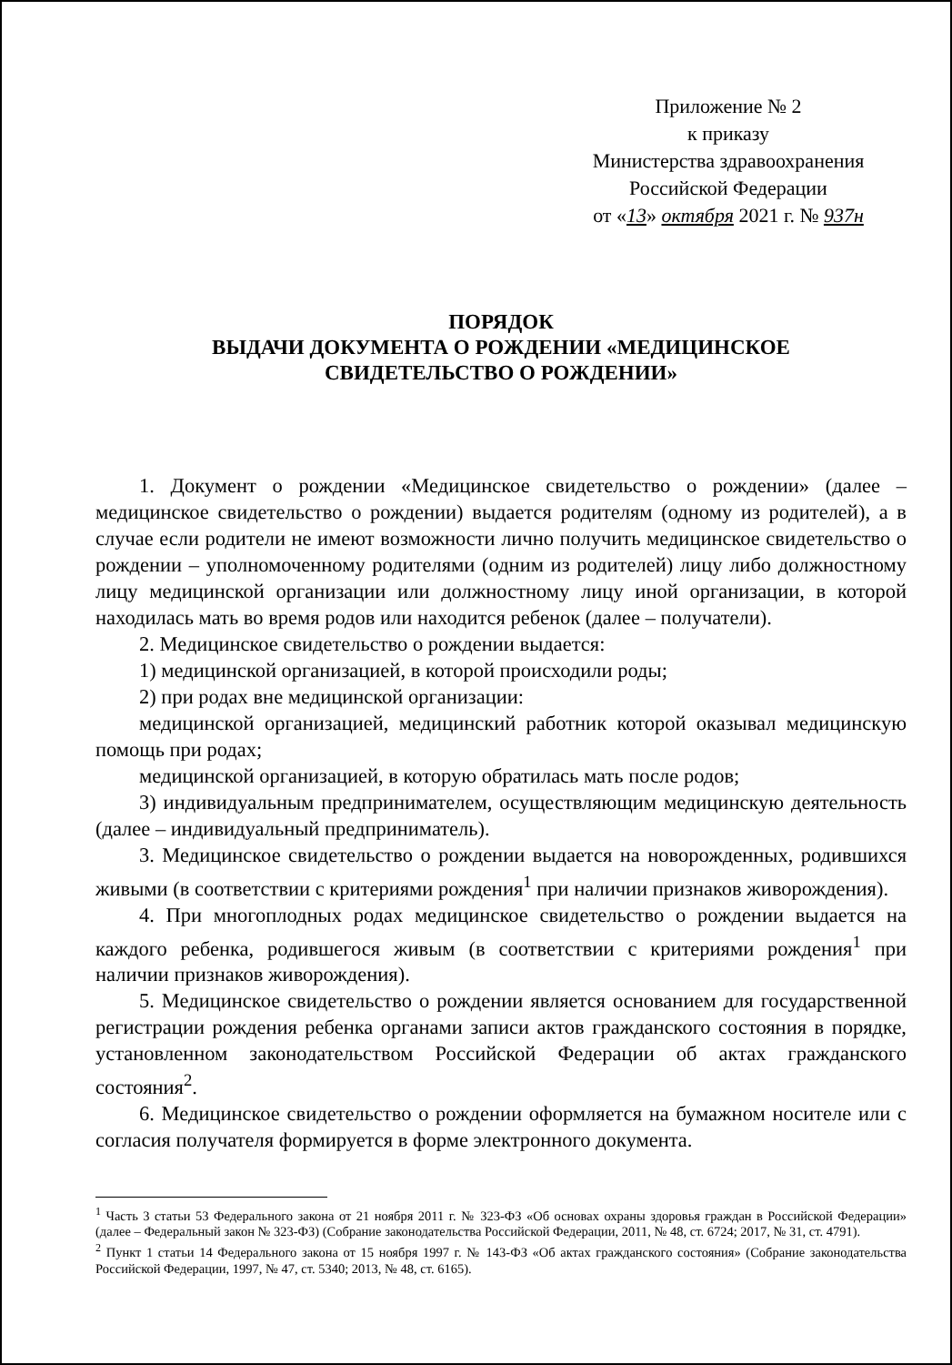Приложение № 2
к приказу
Министерства здравоохранения
Российской Федерации
от «13» октября 2021 г. № 937н
ПОРЯДОК
ВЫДАЧИ ДОКУМЕНТА О РОЖДЕНИИ «МЕДИЦИНСКОЕ
СВИДЕТЕЛЬСТВО О РОЖДЕНИИ»
1. Документ о рождении «Медицинское свидетельство о рождении» (далее – медицинское свидетельство о рождении) выдается родителям (одному из родителей), а в случае если родители не имеют возможности лично получить медицинское свидетельство о рождении – уполномоченному родителями (одним из родителей) лицу либо должностному лицу медицинской организации или должностному лицу иной организации, в которой находилась мать во время родов или находится ребенок (далее – получатели).
2. Медицинское свидетельство о рождении выдается:
1) медицинской организацией, в которой происходили роды;
2) при родах вне медицинской организации:
медицинской организацией, медицинский работник которой оказывал медицинскую помощь при родах;
медицинской организацией, в которую обратилась мать после родов;
3) индивидуальным предпринимателем, осуществляющим медицинскую деятельность (далее – индивидуальный предприниматель).
3. Медицинское свидетельство о рождении выдается на новорожденных, родившихся живыми (в соответствии с критериями рождения<sup>1</sup> при наличии признаков живорождения).
4. При многоплодных родах медицинское свидетельство о рождении выдается на каждого ребенка, родившегося живым (в соответствии с критериями рождения<sup>1</sup> при наличии признаков живорождения).
5. Медицинское свидетельство о рождении является основанием для государственной регистрации рождения ребенка органами записи актов гражданского состояния в порядке, установленном законодательством Российской Федерации об актах гражданского состояния<sup>2</sup>.
6. Медицинское свидетельство о рождении оформляется на бумажном носителе или с согласия получателя формируется в форме электронного документа.
<sup>1</sup> Часть 3 статьи 53 Федерального закона от 21 ноября 2011 г. № 323-ФЗ «Об основах охраны здоровья граждан в Российской Федерации» (далее – Федеральный закон № 323-ФЗ) (Собрание законодательства Российской Федерации, 2011, № 48, ст. 6724; 2017, № 31, ст. 4791).
<sup>2</sup> Пункт 1 статьи 14 Федерального закона от 15 ноября 1997 г. № 143-ФЗ «Об актах гражданского состояния» (Собрание законодательства Российской Федерации, 1997, № 47, ст. 5340; 2013, № 48, ст. 6165).